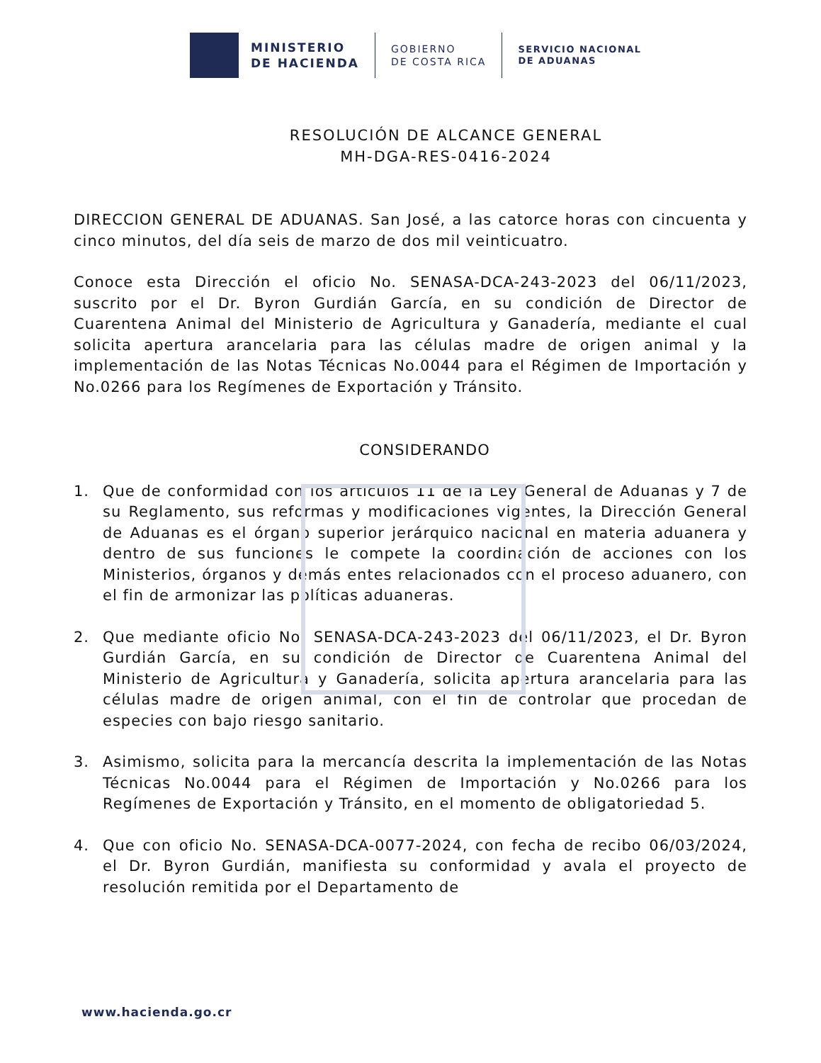MINISTERIO
DE HACIENDA
GOBIERNO
DE COSTA RICA
SERVICIO NACIONAL
DE ADUANAS
RESOLUCIÓN DE ALCANCE GENERAL
MH-DGA-RES-0416-2024
DIRECCION GENERAL DE ADUANAS. San José, a las catorce horas con cincuenta y cinco minutos, del día seis de marzo de dos mil veinticuatro.
Conoce esta Dirección el oficio No. SENASA-DCA-243-2023 del 06/11/2023, suscrito por el Dr. Byron Gurdián García, en su condición de Director de Cuarentena Animal del Ministerio de Agricultura y Ganadería, mediante el cual solicita apertura arancelaria para las células madre de origen animal y la implementación de las Notas Técnicas No.0044 para el Régimen de Importación y No.0266 para los Regímenes de Exportación y Tránsito.
CONSIDERANDO
1. Que de conformidad con los artículos 11 de la Ley General de Aduanas y 7 de su Reglamento, sus reformas y modificaciones vigentes, la Dirección General de Aduanas es el órgano superior jerárquico nacional en materia aduanera y dentro de sus funciones le compete la coordinación de acciones con los Ministerios, órganos y demás entes relacionados con el proceso aduanero, con el fin de armonizar las políticas aduaneras.
2. Que mediante oficio No. SENASA-DCA-243-2023 del 06/11/2023, el Dr. Byron Gurdián García, en su condición de Director de Cuarentena Animal del Ministerio de Agricultura y Ganadería, solicita apertura arancelaria para las células madre de origen animal, con el fin de controlar que procedan de especies con bajo riesgo sanitario.
3. Asimismo, solicita para la mercancía descrita la implementación de las Notas Técnicas No.0044 para el Régimen de Importación y No.0266 para los Regímenes de Exportación y Tránsito, en el momento de obligatoriedad 5.
4. Que con oficio No. SENASA-DCA-0077-2024, con fecha de recibo 06/03/2024, el Dr. Byron Gurdián, manifiesta su conformidad y avala el proyecto de resolución remitida por el Departamento de
www.hacienda.go.cr